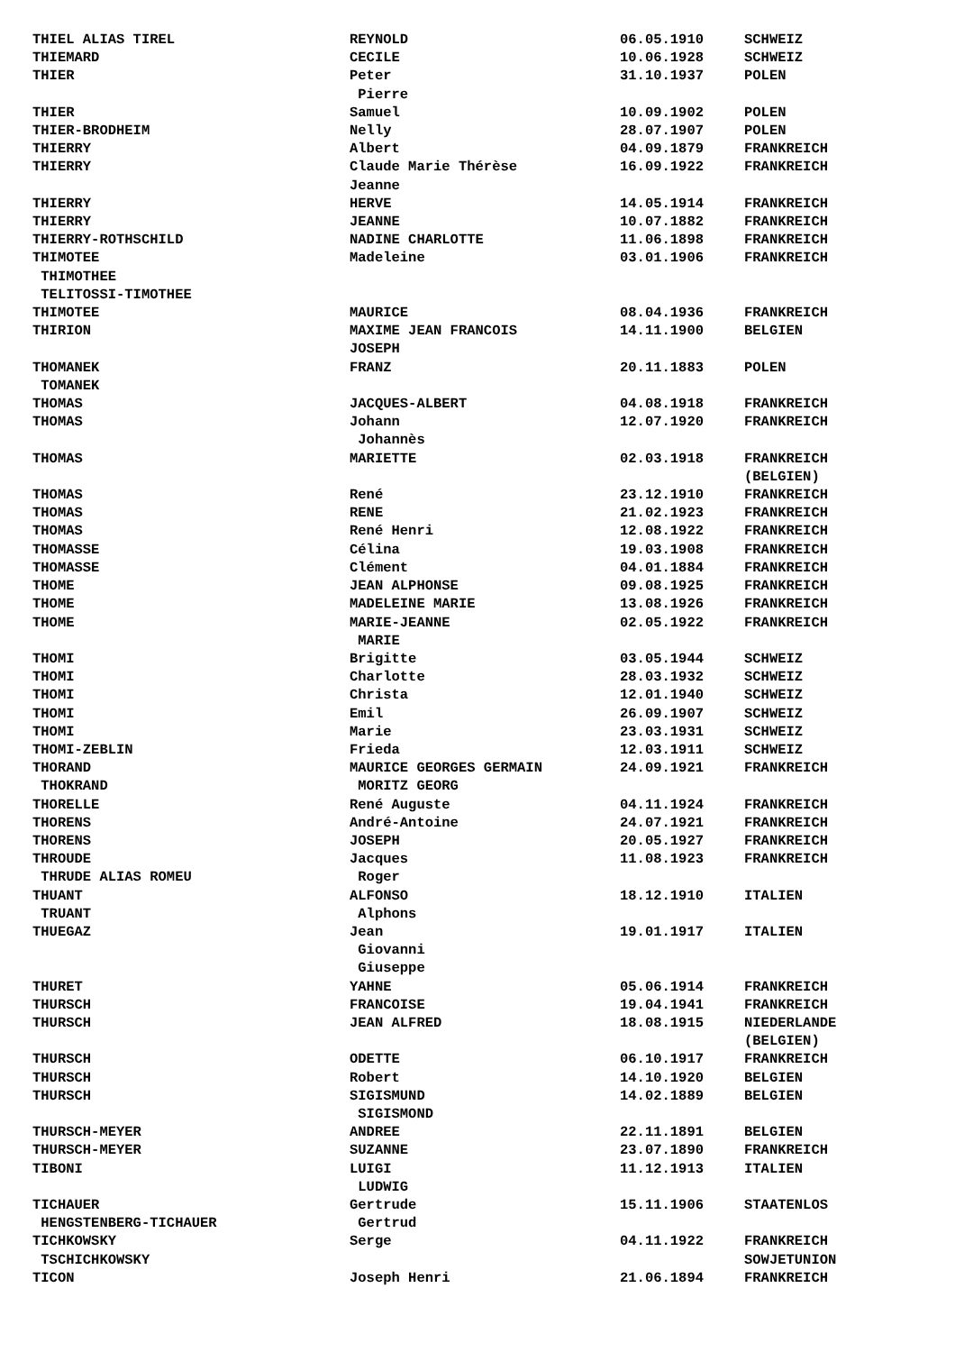| THIEL ALIAS TIREL | REYNOLD | 06.05.1910 | SCHWEIZ |
| THIEMARD | CECILE | 10.06.1928 | SCHWEIZ |
| THIER | Peter | 31.10.1937 | POLEN |
| | Pierre | | |
| THIER | Samuel | 10.09.1902 | POLEN |
| THIER-BRODHEIM | Nelly | 28.07.1907 | POLEN |
| THIERRY | Albert | 04.09.1879 | FRANKREICH |
| THIERRY | Claude Marie Thérèse | 16.09.1922 | FRANKREICH |
| | Jeanne | | |
| THIERRY | HERVE | 14.05.1914 | FRANKREICH |
| THIERRY | JEANNE | 10.07.1882 | FRANKREICH |
| THIERRY-ROTHSCHILD | NADINE CHARLOTTE | 11.06.1898 | FRANKREICH |
| THIMOTEE | Madeleine | 03.01.1906 | FRANKREICH |
| THIMOTHEE | | | |
| TELITOSSI-TIMOTHEE | | | |
| THIMOTEE | MAURICE | 08.04.1936 | FRANKREICH |
| THIRION | MAXIME JEAN FRANCOIS | 14.11.1900 | BELGIEN |
| | JOSEPH | | |
| THOMANEK | FRANZ | 20.11.1883 | POLEN |
| TOMANEK | | | |
| THOMAS | JACQUES-ALBERT | 04.08.1918 | FRANKREICH |
| THOMAS | Johann | 12.07.1920 | FRANKREICH |
| | Johannès | | |
| THOMAS | MARIETTE | 02.03.1918 | FRANKREICH |
| | | | (BELGIEN) |
| THOMAS | René | 23.12.1910 | FRANKREICH |
| THOMAS | RENE | 21.02.1923 | FRANKREICH |
| THOMAS | René Henri | 12.08.1922 | FRANKREICH |
| THOMASSE | Célina | 19.03.1908 | FRANKREICH |
| THOMASSE | Clément | 04.01.1884 | FRANKREICH |
| THOME | JEAN ALPHONSE | 09.08.1925 | FRANKREICH |
| THOME | MADELEINE MARIE | 13.08.1926 | FRANKREICH |
| THOME | MARIE-JEANNE | 02.05.1922 | FRANKREICH |
| | MARIE | | |
| THOMI | Brigitte | 03.05.1944 | SCHWEIZ |
| THOMI | Charlotte | 28.03.1932 | SCHWEIZ |
| THOMI | Christa | 12.01.1940 | SCHWEIZ |
| THOMI | Emil | 26.09.1907 | SCHWEIZ |
| THOMI | Marie | 23.03.1931 | SCHWEIZ |
| THOMI-ZEBLIN | Frieda | 12.03.1911 | SCHWEIZ |
| THORAND | MAURICE GEORGES GERMAIN | 24.09.1921 | FRANKREICH |
| THOKRAND | MORITZ GEORG | | |
| THORELLE | René Auguste | 04.11.1924 | FRANKREICH |
| THORENS | André-Antoine | 24.07.1921 | FRANKREICH |
| THORENS | JOSEPH | 20.05.1927 | FRANKREICH |
| THROUDE | Jacques | 11.08.1923 | FRANKREICH |
| THRUDE ALIAS ROMEU | Roger | | |
| THUANT | ALFONSO | 18.12.1910 | ITALIEN |
| TRUANT | Alphons | | |
| THUEGAZ | Jean | 19.01.1917 | ITALIEN |
| | Giovanni | | |
| | Giuseppe | | |
| THURET | YAHNE | 05.06.1914 | FRANKREICH |
| THURSCH | FRANCOISE | 19.04.1941 | FRANKREICH |
| THURSCH | JEAN ALFRED | 18.08.1915 | NIEDERLANDE |
| | | | (BELGIEN) |
| THURSCH | ODETTE | 06.10.1917 | FRANKREICH |
| THURSCH | Robert | 14.10.1920 | BELGIEN |
| THURSCH | SIGISMUND | 14.02.1889 | BELGIEN |
| | SIGISMOND | | |
| THURSCH-MEYER | ANDREE | 22.11.1891 | BELGIEN |
| THURSCH-MEYER | SUZANNE | 23.07.1890 | FRANKREICH |
| TIBONI | LUIGI | 11.12.1913 | ITALIEN |
| | LUDWIG | | |
| TICHAUER | Gertrude | 15.11.1906 | STAATENLOS |
| HENGSTENBERG-TICHAUER | Gertrud | | |
| TICHKOWSKY | Serge | 04.11.1922 | FRANKREICH |
| TSCHICHKOWSKY | | | SOWJETUNION |
| TICON | Joseph Henri | 21.06.1894 | FRANKREICH |